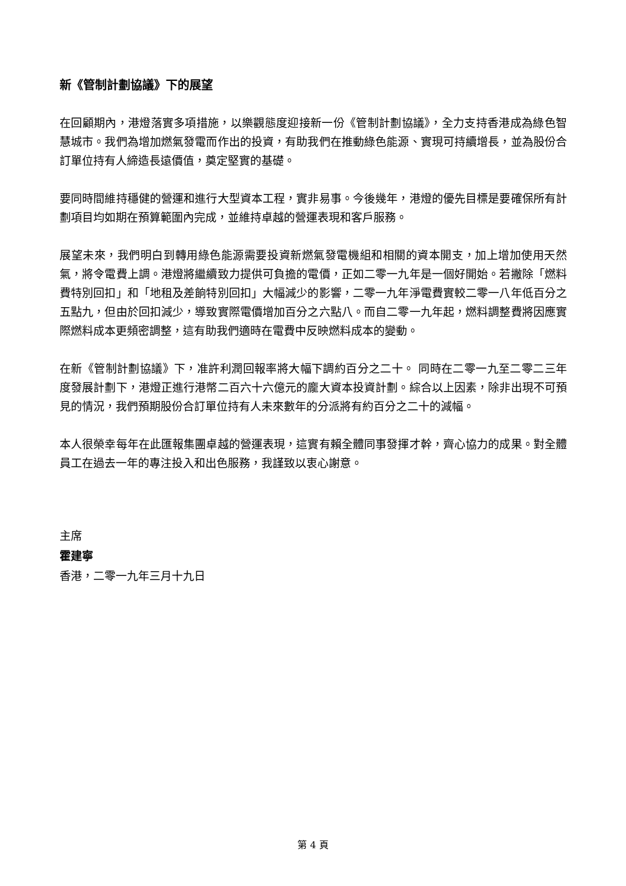新《管制計劃協議》下的展望
在回顧期內，港燈落實多項措施，以樂觀態度迎接新一份《管制計劃協議》，全力支持香港成為綠色智慧城市。我們為增加燃氣發電而作出的投資，有助我們在推動綠色能源、實現可持續增長，並為股份合訂單位持有人締造長遠價值，奠定堅實的基礎。
要同時間維持穩健的營運和進行大型資本工程，實非易事。今後幾年，港燈的優先目標是要確保所有計劃項目均如期在預算範圍內完成，並維持卓越的營運表現和客戶服務。
展望未來，我們明白到轉用綠色能源需要投資新燃氣發電機組和相關的資本開支，加上增加使用天然氣，將令電費上調。港燈將繼續致力提供可負擔的電價，正如二零一九年是一個好開始。若撇除「燃料費特別回扣」和「地租及差餉特別回扣」大幅減少的影響，二零一九年淨電費實較二零一八年低百分之五點九，但由於回扣減少，導致實際電價增加百分之六點八。而自二零一九年起，燃料調整費將因應實際燃料成本更頻密調整，這有助我們適時在電費中反映燃料成本的變動。
在新《管制計劃協議》下，准許利潤回報率將大幅下調約百分之二十。 同時在二零一九至二零二三年度發展計劃下，港燈正進行港幣二百六十六億元的龐大資本投資計劃。綜合以上因素，除非出現不可預見的情況，我們預期股份合訂單位持有人未來數年的分派將有約百分之二十的減幅。
本人很榮幸每年在此匯報集團卓越的營運表現，這實有賴全體同事發揮才幹，齊心協力的成果。對全體員工在過去一年的專注投入和出色服務，我謹致以衷心謝意。
主席
霍建寧
香港，二零一九年三月十九日
第 4 頁